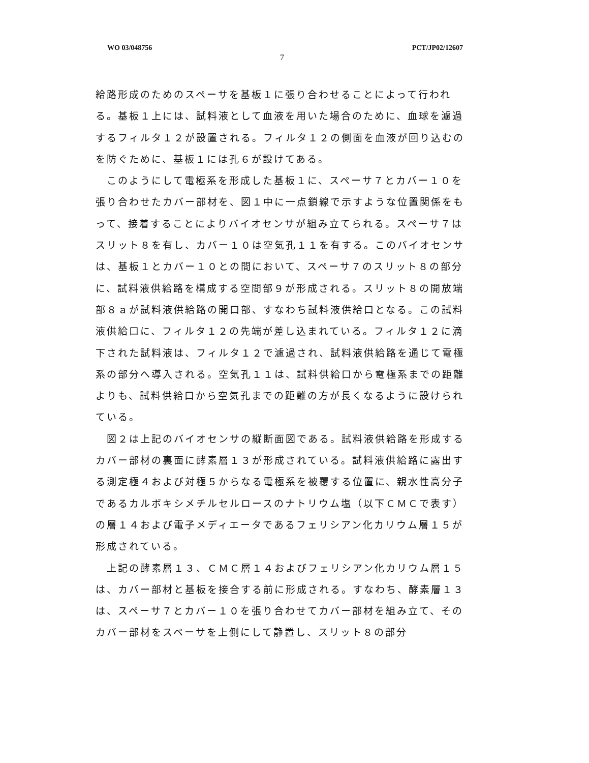WO 03/048756 PCT/JP02/12607
7
給路形成のためのスペーサを基板１に張り合わせることによって行われる。基板１上には、試料液として血液を用いた場合のために、血球を濾過するフィルタ１２が設置される。フィルタ１２の側面を血液が回り込むのを防ぐために、基板１には孔６が設けてある。
　このようにして電極系を形成した基板１に、スペーサ７とカバー１０を張り合わせたカバー部材を、図１中に一点鎖線で示すような位置関係をもって、接着することによりバイオセンサが組み立てられる。スペーサ７はスリット８を有し、カバー１０は空気孔１１を有する。このバイオセンサは、基板１とカバー１０との間において、スペーサ７のスリット８の部分に、試料液供給路を構成する空間部９が形成される。スリット８の開放端部８ａが試料液供給路の開口部、すなわち試料液供給口となる。この試料液供給口に、フィルタ１２の先端が差し込まれている。フィルタ１２に滴下された試料液は、フィルタ１２で濾過され、試料液供給路を通じて電極系の部分へ導入される。空気孔１１は、試料供給口から電極系までの距離よりも、試料供給口から空気孔までの距離の方が長くなるように設けられている。
　図２は上記のバイオセンサの縦断面図である。試料液供給路を形成するカバー部材の裏面に酵素層１３が形成されている。試料液供給路に露出する測定極４および対極５からなる電極系を被覆する位置に、親水性高分子であるカルボキシメチルセルロースのナトリウム塩（以下ＣＭＣで表す）の層１４および電子メディエータであるフェリシアン化カリウム層１５が形成されている。
　上記の酵素層１３、ＣＭＣ層１４およびフェリシアン化カリウム層１５は、カバー部材と基板を接合する前に形成される。すなわち、酵素層１３は、スペーサ７とカバー１０を張り合わせてカバー部材を組み立て、そのカバー部材をスペーサを上側にして静置し、スリット８の部分